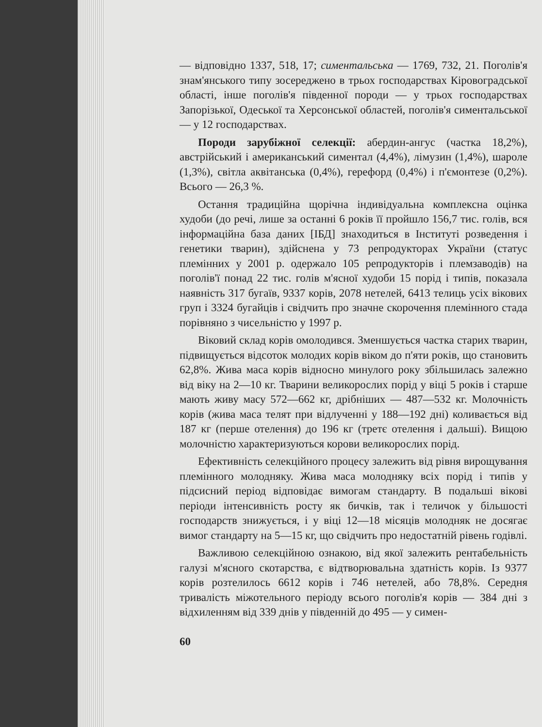— відповідно 1337, 518, 17; симентальська — 1769, 732, 21. Поголів'я знам'янського типу зосереджено в трьох господарствах Кіровоградської області, інше поголів'я південної породи — у трьох господарствах Запорізької, Одеської та Херсонської областей, поголів'я симентальської — у 12 господарствах.
Породи зарубіжної селекції: абердин-ангус (частка 18,2%), австрійський і американський симентал (4,4%), лімузин (1,4%), шароле (1,3%), світла аквітанська (0,4%), герефорд (0,4%) і п'ємонтезе (0,2%). Всього — 26,3 %.
Остання традиційна щорічна індивідуальна комплексна оцінка худоби (до речі, лише за останні 6 років її пройшло 156,7 тис. голів, вся інформаційна база даних [ІБД] знаходиться в Інституті розведення і генетики тварин), здійснена у 73 репродукторах України (статус племінних у 2001 р. одержало 105 репродукторів і племзаводів) на поголів'ї понад 22 тис. голів м'ясної худоби 15 порід і типів, показала наявність 317 бугаїв, 9337 корів, 2078 нетелей, 6413 телиць усіх вікових груп і 3324 бугайців і свідчить про значне скорочення племінного стада порівняно з чисельністю у 1997 р.
Віковий склад корів омолодився. Зменшується частка старих тварин, підвищується відсоток молодих корів віком до п'яти років, що становить 62,8%. Жива маса корів відносно минулого року збільшилась залежно від віку на 2—10 кг. Тварини великорослих порід у віці 5 років і старше мають живу масу 572—662 кг, дрібніших — 487—532 кг. Молочність корів (жива маса телят при відлученні у 188—192 дні) коливається від 187 кг (перше отелення) до 196 кг (третє отелення і дальші). Вищою молочністю характеризуються корови великорослих порід.
Ефективність селекційного процесу залежить від рівня вирощування племінного молодняку. Жива маса молодняку всіх порід і типів у підсисний період відповідає вимогам стандарту. В подальші вікові періоди інтенсивність росту як бичків, так і теличок у більшості господарств знижується, і у віці 12—18 місяців молодняк не досягає вимог стандарту на 5—15 кг, що свідчить про недостатній рівень годівлі.
Важливою селекційною ознакою, від якої залежить рентабельність галузі м'ясного скотарства, є відтворювальна здатність корів. Із 9377 корів розтелилось 6612 корів і 746 нетелей, або 78,8%. Середня тривалість міжотельного періоду всього поголів'я корів — 384 дні з відхиленням від 339 днів у південній до 495 — у симен-
60